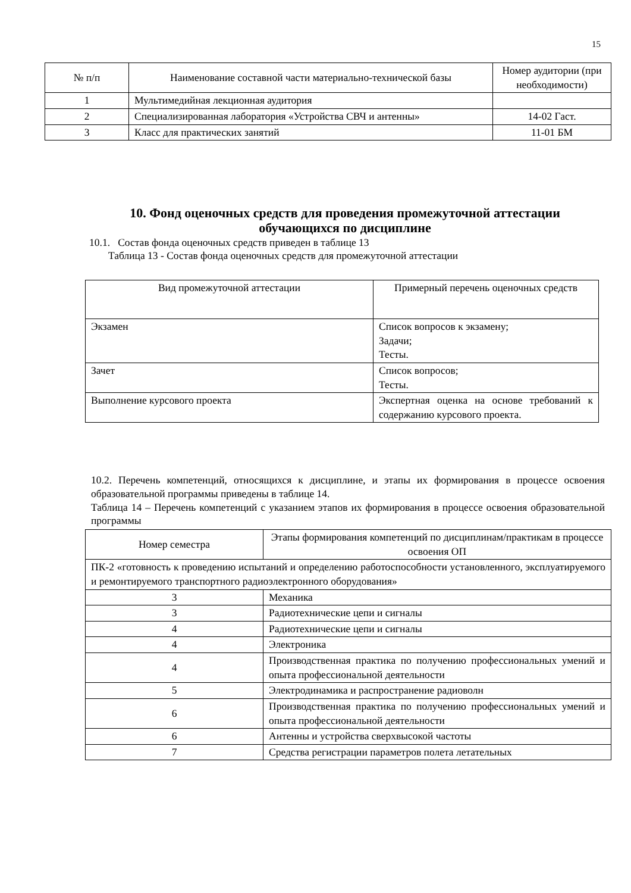15
| № п/п | Наименование составной части материально-технической базы | Номер аудитории (при необходимости) |
| --- | --- | --- |
| 1 | Мультимедийная лекционная аудитория | |
| 2 | Специализированная лаборатория «Устройства СВЧ и антенны» | 14-02 Гаст. |
| 3 | Класс для практических занятий | 11-01 БМ |
10. Фонд оценочных средств для проведения промежуточной аттестации обучающихся по дисциплине
10.1. Состав фонда оценочных средств приведен в таблице 13
Таблица 13 - Состав фонда оценочных средств для промежуточной аттестации
| Вид промежуточной аттестации | Примерный перечень оценочных средств |
| --- | --- |
| Экзамен | Список вопросов к экзамену; Задачи; Тесты. |
| Зачет | Список вопросов; Тесты. |
| Выполнение курсового проекта | Экспертная оценка на основе требований к содержанию курсового проекта. |
10.2. Перечень компетенций, относящихся к дисциплине, и этапы их формирования в процессе освоения образовательной программы приведены в таблице 14.
Таблица 14 – Перечень компетенций с указанием этапов их формирования в процессе освоения образовательной программы
| Номер семестра | Этапы формирования компетенций по дисциплинам/практикам в процессе освоения ОП |
| --- | --- |
| ПК-2 «готовность к проведению испытаний и определению работоспособности установленного, эксплуатируемого и ремонтируемого транспортного радиоэлектронного оборудования» | |
| 3 | Механика |
| 3 | Радиотехнические цепи и сигналы |
| 4 | Радиотехнические цепи и сигналы |
| 4 | Электроника |
| 4 | Производственная практика по получению профессиональных умений и опыта профессиональной деятельности |
| 5 | Электродинамика и распространение радиоволн |
| 6 | Производственная практика по получению профессиональных умений и опыта профессиональной деятельности |
| 6 | Антенны и устройства сверхвысокой частоты |
| 7 | Средства регистрации параметров полета летательных |